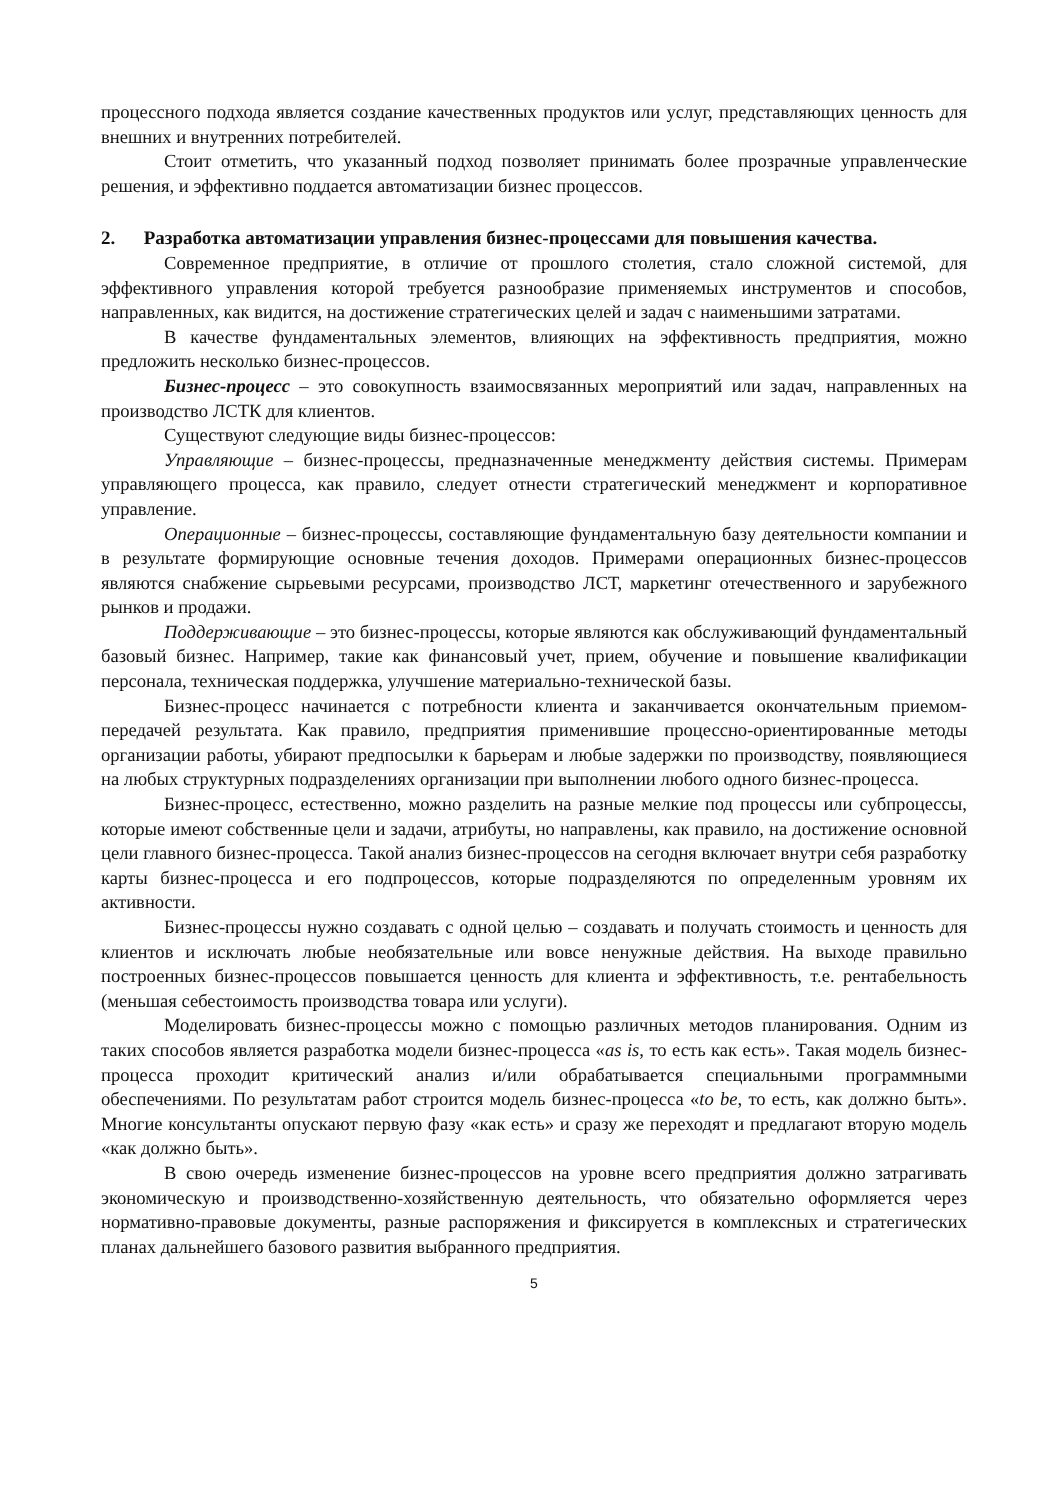процессного подхода является создание качественных продуктов или услуг, представляющих ценность для внешних и внутренних потребителей.
Стоит отметить, что указанный подход позволяет принимать более прозрачные управленческие решения, и эффективно поддается автоматизации бизнес процессов.
2. Разработка автоматизации управления бизнес-процессами для повышения качества.
Современное предприятие, в отличие от прошлого столетия, стало сложной системой, для эффективного управления которой требуется разнообразие применяемых инструментов и способов, направленных, как видится, на достижение стратегических целей и задач с наименьшими затратами.
В качестве фундаментальных элементов, влияющих на эффективность предприятия, можно предложить несколько бизнес-процессов.
Бизнес-процесс – это совокупность взаимосвязанных мероприятий или задач, направленных на производство ЛСТК для клиентов.
Существуют следующие виды бизнес-процессов:
Управляющие – бизнес-процессы, предназначенные менеджменту действия системы. Примерам управляющего процесса, как правило, следует отнести стратегический менеджмент и корпоративное управление.
Операционные – бизнес-процессы, составляющие фундаментальную базу деятельности компании и в результате формирующие основные течения доходов. Примерами операционных бизнес-процессов являются снабжение сырьевыми ресурсами, производство ЛСТ, маркетинг отечественного и зарубежного рынков и продажи.
Поддерживающие – это бизнес-процессы, которые являются как обслуживающий фундаментальный базовый бизнес. Например, такие как финансовый учет, прием, обучение и повышение квалификации персонала, техническая поддержка, улучшение материально-технической базы.
Бизнес-процесс начинается с потребности клиента и заканчивается окончательным приемом-передачей результата. Как правило, предприятия применившие процессно-ориентированные методы организации работы, убирают предпосылки к барьерам и любые задержки по производству, появляющиеся на любых структурных подразделениях организации при выполнении любого одного бизнес-процесса.
Бизнес-процесс, естественно, можно разделить на разные мелкие под процессы или субпроцессы, которые имеют собственные цели и задачи, атрибуты, но направлены, как правило, на достижение основной цели главного бизнес-процесса. Такой анализ бизнес-процессов на сегодня включает внутри себя разработку карты бизнес-процесса и его подпроцессов, которые подразделяются по определенным уровням их активности.
Бизнес-процессы нужно создавать с одной целью – создавать и получать стоимость и ценность для клиентов и исключать любые необязательные или вовсе ненужные действия. На выходе правильно построенных бизнес-процессов повышается ценность для клиента и эффективность, т.е. рентабельность (меньшая себестоимость производства товара или услуги).
Моделировать бизнес-процессы можно с помощью различных методов планирования. Одним из таких способов является разработка модели бизнес-процесса «as is, то есть как есть». Такая модель бизнес-процесса проходит критический анализ и/или обрабатывается специальными программными обеспечениями. По результатам работ строится модель бизнес-процесса «to be, то есть, как должно быть». Многие консультанты опускают первую фазу «как есть» и сразу же переходят и предлагают вторую модель «как должно быть».
В свою очередь изменение бизнес-процессов на уровне всего предприятия должно затрагивать экономическую и производственно-хозяйственную деятельность, что обязательно оформляется через нормативно-правовые документы, разные распоряжения и фиксируется в комплексных и стратегических планах дальнейшего базового развития выбранного предприятия.
5